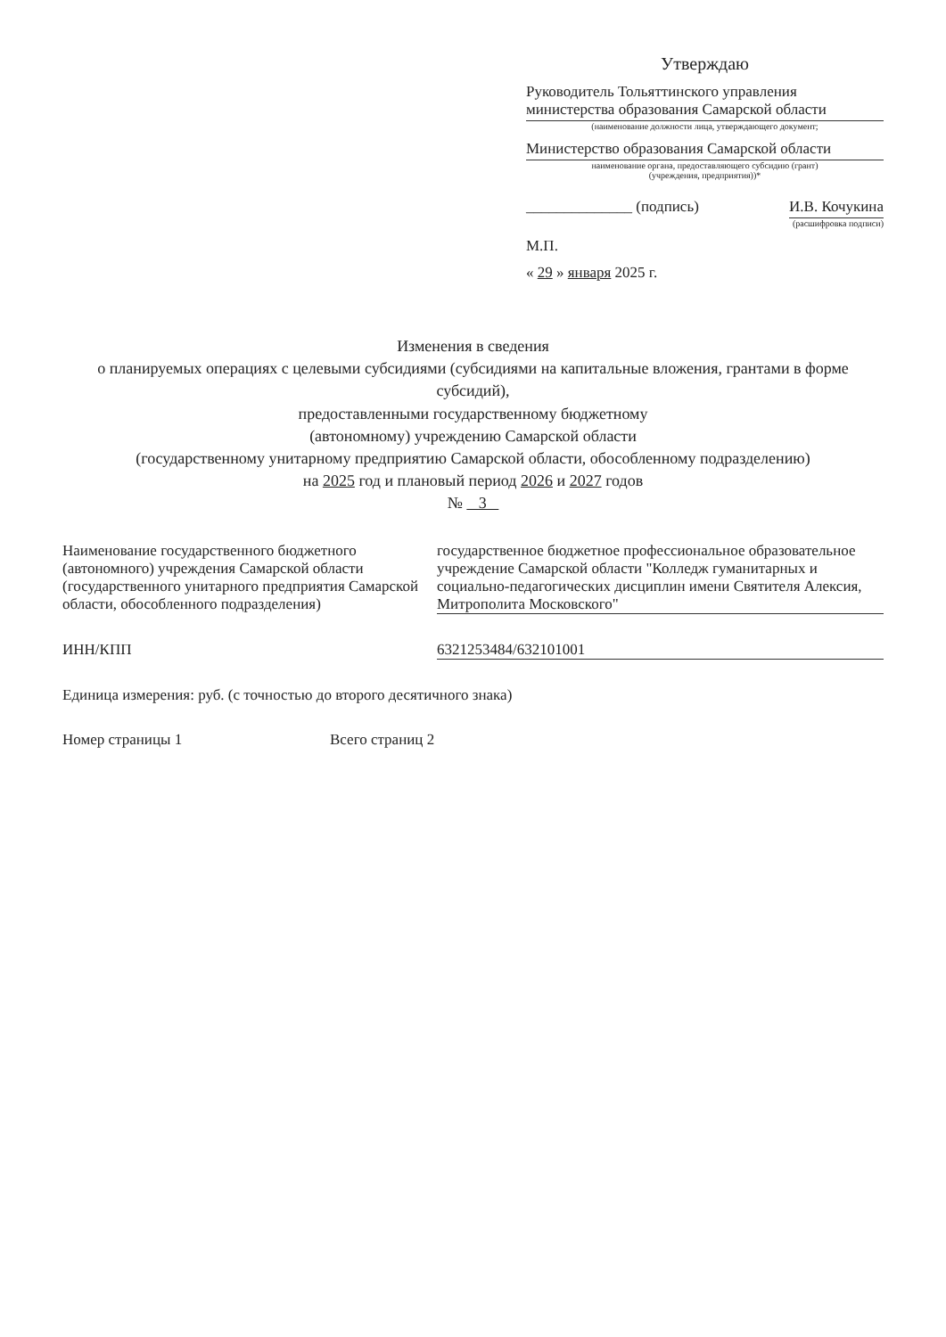Утверждаю
Руководитель Тольяттинского управления министерства образования Самарской области
(наименование должности лица, утверждающего документ;
Министерство образования Самарской области
наименование органа, предоставляющего субсидию (грант)
(учреждения, предприятия))*
______________ (подпись) И.В. Кочукина
(расшифровка подписи)
М.П.
« 29 » января 2025 г.
Изменения в сведения
о планируемых операциях с целевыми субсидиями (субсидиями на капитальные вложения, грантами в форме субсидий),
предоставленными государственному бюджетному
(автономному) учреждению Самарской области
(государственному унитарному предприятию Самарской области, обособленному подразделению)
на 2025 год и плановый период 2026 и 2027 годов
№ 3
Наименование государственного бюджетного (автономного) учреждения Самарской области (государственного унитарного предприятия Самарской области, обособленного подразделения)
государственное бюджетное профессиональное образовательное учреждение Самарской области "Колледж гуманитарных и социально-педагогических дисциплин имени Святителя Алексия, Митрополита Московского"
ИНН/КПП 6321253484/632101001
Единица измерения: руб. (с точностью до второго десятичного знака)
Номер страницы 1 Всего страниц 2